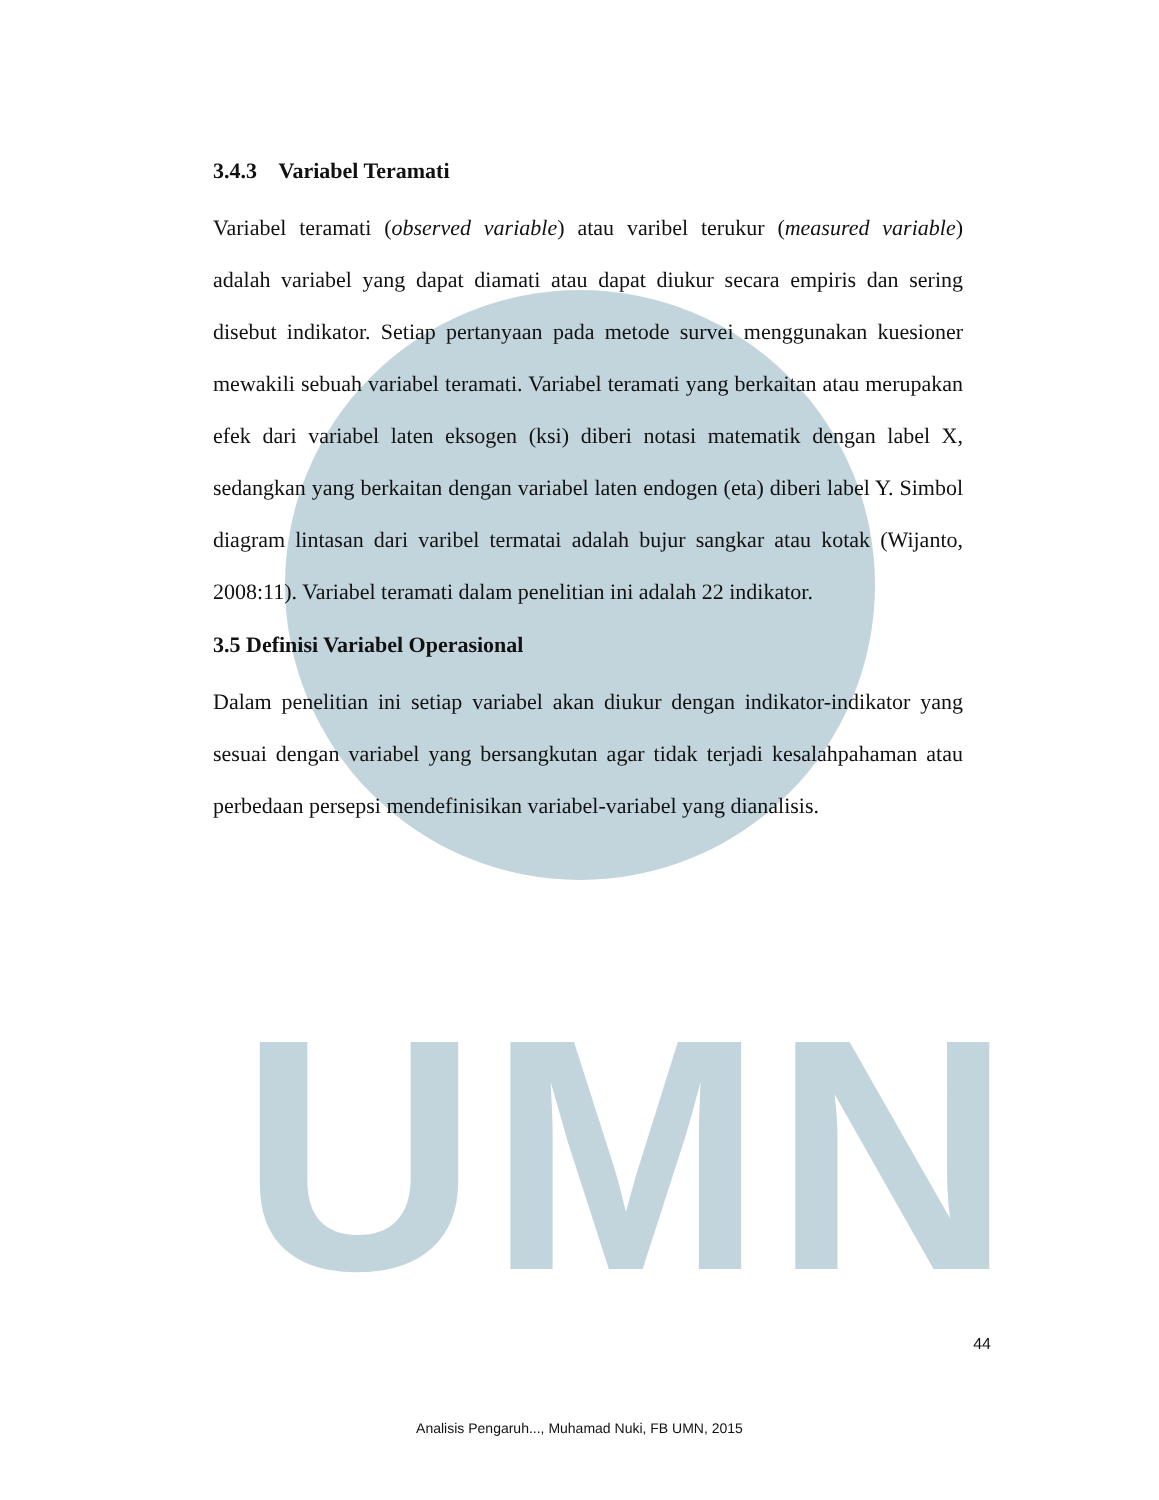UMN
3.4.3 Variabel Teramati
Variabel teramati (observed variable) atau varibel terukur (measured variable) adalah variabel yang dapat diamati atau dapat diukur secara empiris dan sering disebut indikator. Setiap pertanyaan pada metode survei menggunakan kuesioner mewakili sebuah variabel teramati. Variabel teramati yang berkaitan atau merupakan efek dari variabel laten eksogen (ksi) diberi notasi matematik dengan label X, sedangkan yang berkaitan dengan variabel laten endogen (eta) diberi label Y. Simbol diagram lintasan dari varibel termatai adalah bujur sangkar atau kotak (Wijanto, 2008:11). Variabel teramati dalam penelitian ini adalah 22 indikator.
3.5 Definisi Variabel Operasional
Dalam penelitian ini setiap variabel akan diukur dengan indikator-indikator yang sesuai dengan variabel yang bersangkutan agar tidak terjadi kesalahpahaman atau perbedaan persepsi mendefinisikan variabel-variabel yang dianalisis.
44
Analisis Pengaruh..., Muhamad Nuki, FB UMN, 2015